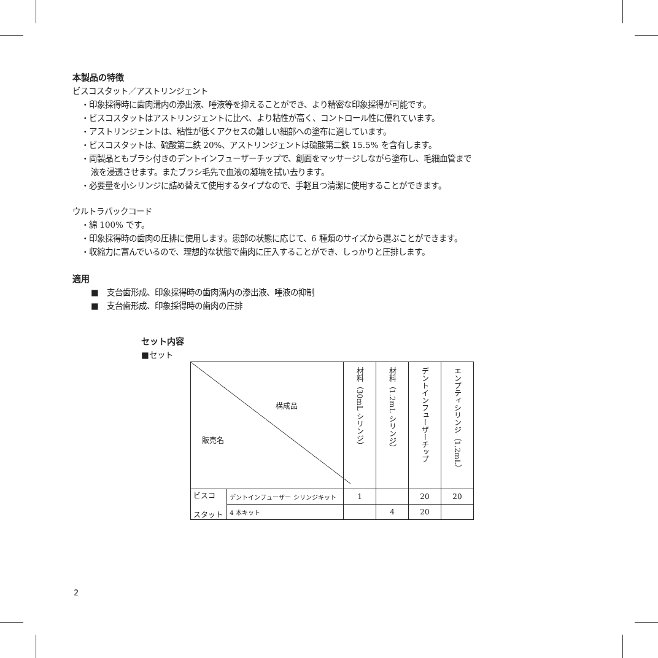本製品の特徴
ビスコスタット／アストリンジェント
・印象採得時に歯肉溝内の滲出液、唾液等を抑えることができ、より精密な印象採得が可能です。
・ビスコスタットはアストリンジェントに比べ、より粘性が高く、コントロール性に優れています。
・アストリンジェントは、粘性が低くアクセスの難しい細部への塗布に適しています。
・ビスコスタットは、硫酸第二鉄 20%、アストリンジェントは硫酸第二鉄 15.5% を含有します。
・両製品ともブラシ付きのデントインフューザーチップで、創面をマッサージしながら塗布し、毛細血管まで
液を浸透させます。またブラシ毛先で血液の凝塊を拭い去ります。
・必要量を小シリンジに詰め替えて使用するタイプなので、手軽且つ清潔に使用することができます。
ウルトラパックコード
・綿 100% です。
・印象採得時の歯肉の圧排に使用します。患部の状態に応じて、6 種類のサイズから選ぶことができます。
・収縮力に富んでいるので、理想的な状態で歯肉に圧入することができ、しっかりと圧排します。
適用
■　支台歯形成、印象採得時の歯肉溝内の滲出液、唾液の抑制
■　支台歯形成、印象採得時の歯肉の圧排
セット内容
■セット
| 構成品 販売名 | | 材料（30mL シリンジ） | 材料（1.2mL シリンジ） | デントインフューザーチップ | エンプティシリンジ（1.2mL） |
| ビスコ スタット | デントインフューザー シリンジキット | 1 | | 20 | 20 |
| | 4 本キット | | 4 | 20 | |
2